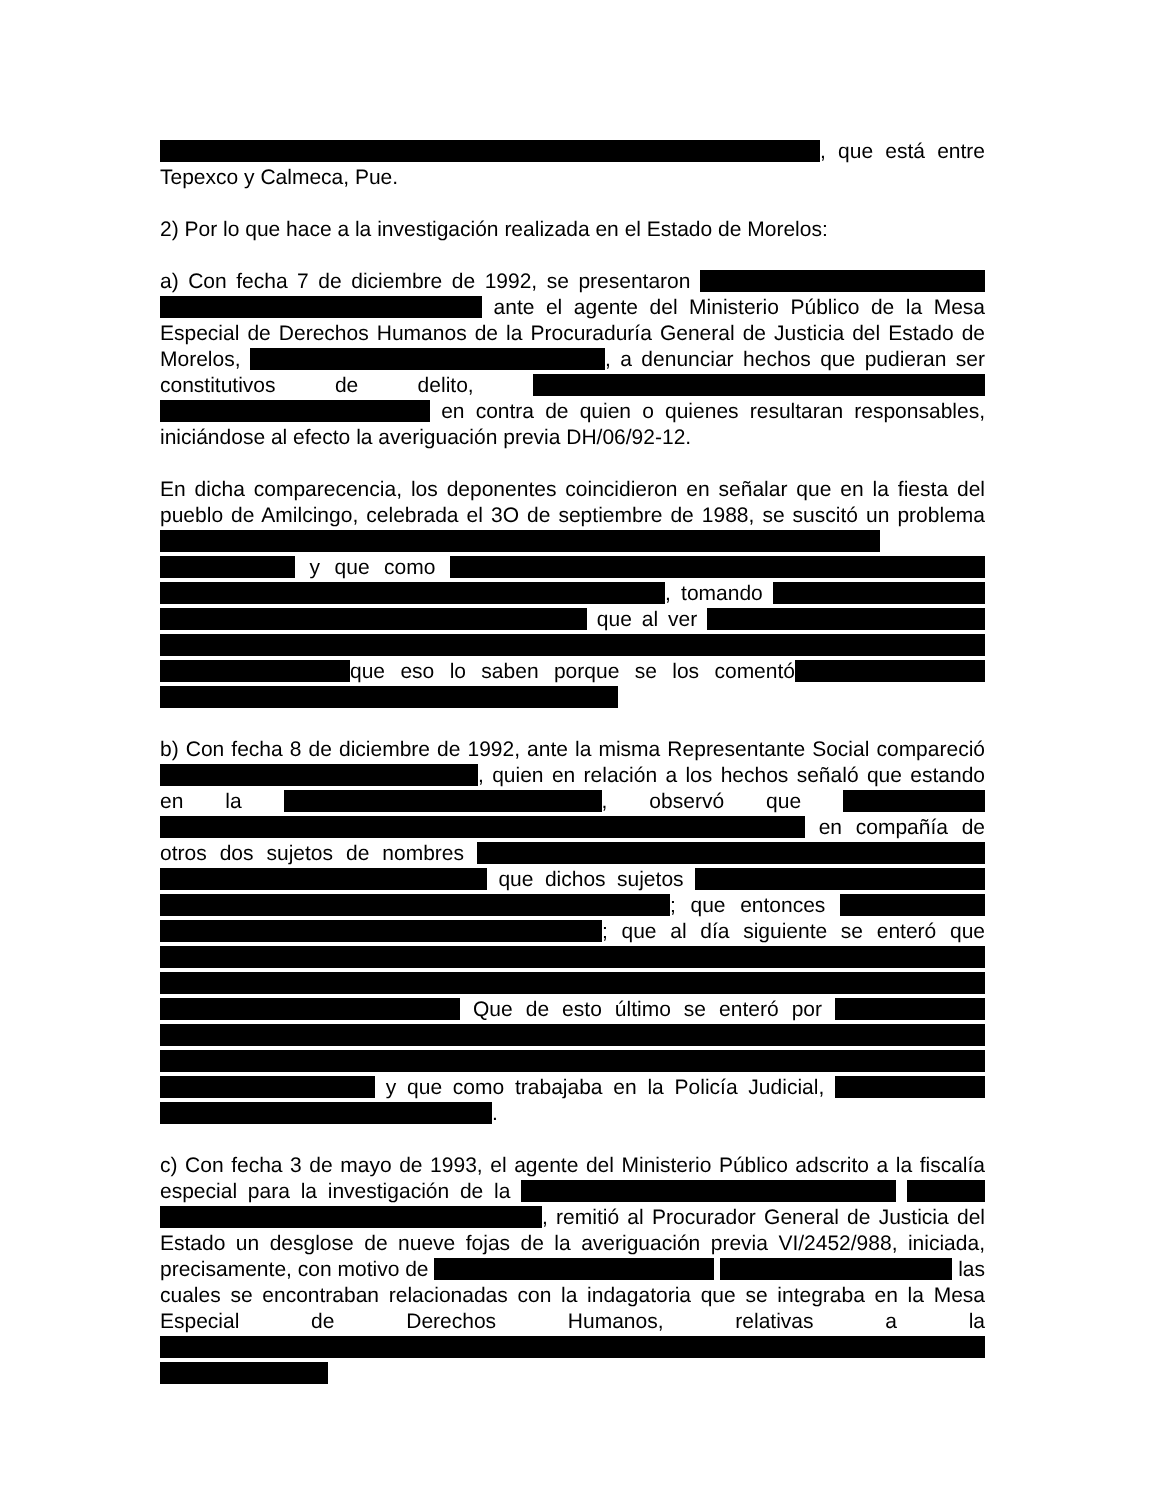, que está entre Tepexco y Calmeca, Pue.
2) Por lo que hace a la investigación realizada en el Estado de Morelos:
a) Con fecha 7 de diciembre de 1992, se presentaron ante el agente del Ministerio Público de la Mesa Especial de Derechos Humanos de la Procuraduría General de Justicia del Estado de Morelos, , a denunciar hechos que pudieran ser constitutivos de delito, en contra de quien o quienes resultaran responsables, iniciándose al efecto la averiguación previa DH/06/92-12.
En dicha comparecencia, los deponentes coincidieron en señalar que en la fiesta del pueblo de Amilcingo, celebrada el 3O de septiembre de 1988, se suscitó un problema y que como , tomando que al ver que eso lo saben porque se los comentó
b) Con fecha 8 de diciembre de 1992, ante la misma Representante Social compareció , quien en relación a los hechos señaló que estando en la , observó que en compañía de otros dos sujetos de nombres que dichos sujetos ; que entonces ; que al día siguiente se enteró que Que de esto último se enteró por y que como trabajaba en la Policía Judicial, .
c) Con fecha 3 de mayo de 1993, el agente del Ministerio Público adscrito a la fiscalía especial para la investigación de la , remitió al Procurador General de Justicia del Estado un desglose de nueve fojas de la averiguación previa VI/2452/988, iniciada, precisamente, con motivo de las cuales se encontraban relacionadas con la indagatoria que se integraba en la Mesa Especial de Derechos Humanos, relativas a la